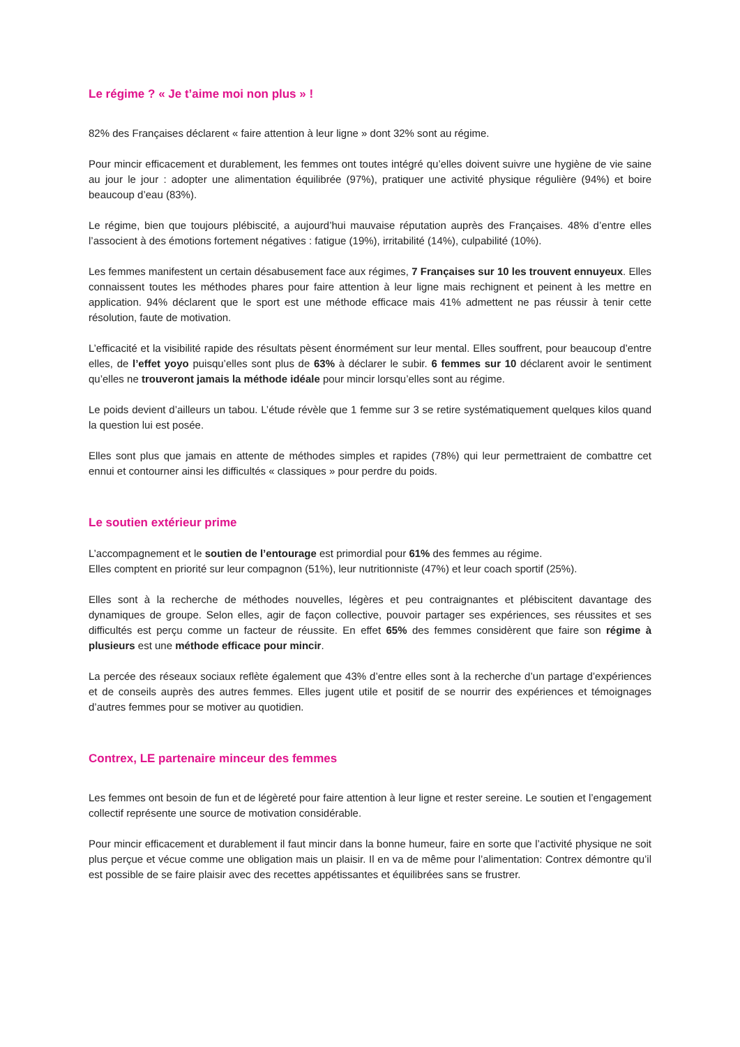Le régime ? « Je t’aime moi non plus » !
82% des Françaises déclarent « faire attention à leur ligne » dont 32% sont au régime.
Pour mincir efficacement et durablement, les femmes ont toutes intégré qu’elles doivent suivre une hygiène de vie saine au jour le jour : adopter une alimentation équilibrée (97%), pratiquer une activité physique régulière (94%) et boire beaucoup d’eau (83%).
Le régime, bien que toujours plébiscité, a aujourd’hui mauvaise réputation auprès des Françaises. 48% d’entre elles l’associent à des émotions fortement négatives : fatigue (19%), irritabilité (14%), culpabilité (10%).
Les femmes manifestent un certain désabusement face aux régimes, 7 Françaises sur 10 les trouvent ennuyeux. Elles connaissent toutes les méthodes phares pour faire attention à leur ligne mais rechignent et peinent à les mettre en application. 94% déclarent que le sport est une méthode efficace mais 41% admettent ne pas réussir à tenir cette résolution, faute de motivation.
L’efficacité et la visibilité rapide des résultats pèsent énormément sur leur mental. Elles souffrent, pour beaucoup d’entre elles, de l’effet yoyo puisqu’elles sont plus de 63% à déclarer le subir. 6 femmes sur 10 déclarent avoir le sentiment qu’elles ne trouveront jamais la méthode idéale pour mincir lorsqu’elles sont au régime.
Le poids devient d’ailleurs un tabou. L’étude révèle que 1 femme sur 3 se retire systématiquement quelques kilos quand la question lui est posée.
Elles sont plus que jamais en attente de méthodes simples et rapides (78%) qui leur permettraient de combattre cet ennui et contourner ainsi les difficultés « classiques » pour perdre du poids.
Le soutien extérieur prime
L’accompagnement et le soutien de l’entourage est primordial pour 61% des femmes au régime.
Elles comptent en priorité sur leur compagnon (51%), leur nutritionniste (47%) et leur coach sportif (25%).
Elles sont à la recherche de méthodes nouvelles, légères et peu contraignantes et plébiscitent davantage des dynamiques de groupe. Selon elles, agir de façon collective, pouvoir partager ses expériences, ses réussites et ses difficultés est perçu comme un facteur de réussite. En effet 65% des femmes considèrent que faire son régime à plusieurs est une méthode efficace pour mincir.
La percée des réseaux sociaux reflète également que 43% d’entre elles sont à la recherche d’un partage d’expériences et de conseils auprès des autres femmes. Elles jugent utile et positif de se nourrir des expériences et témoignages d’autres femmes pour se motiver au quotidien.
Contrex, LE partenaire minceur des femmes
Les femmes ont besoin de fun et de légèreté pour faire attention à leur ligne et rester sereine. Le soutien et l’engagement collectif représente une source de motivation considérable.
Pour mincir efficacement et durablement il faut mincir dans la bonne humeur, faire en sorte que l’activité physique ne soit plus perçue et vécue comme une obligation mais un plaisir. Il en va de même pour l’alimentation: Contrex démontre qu’il est possible de se faire plaisir avec des recettes appétissantes et équilibrées sans se frustrer.